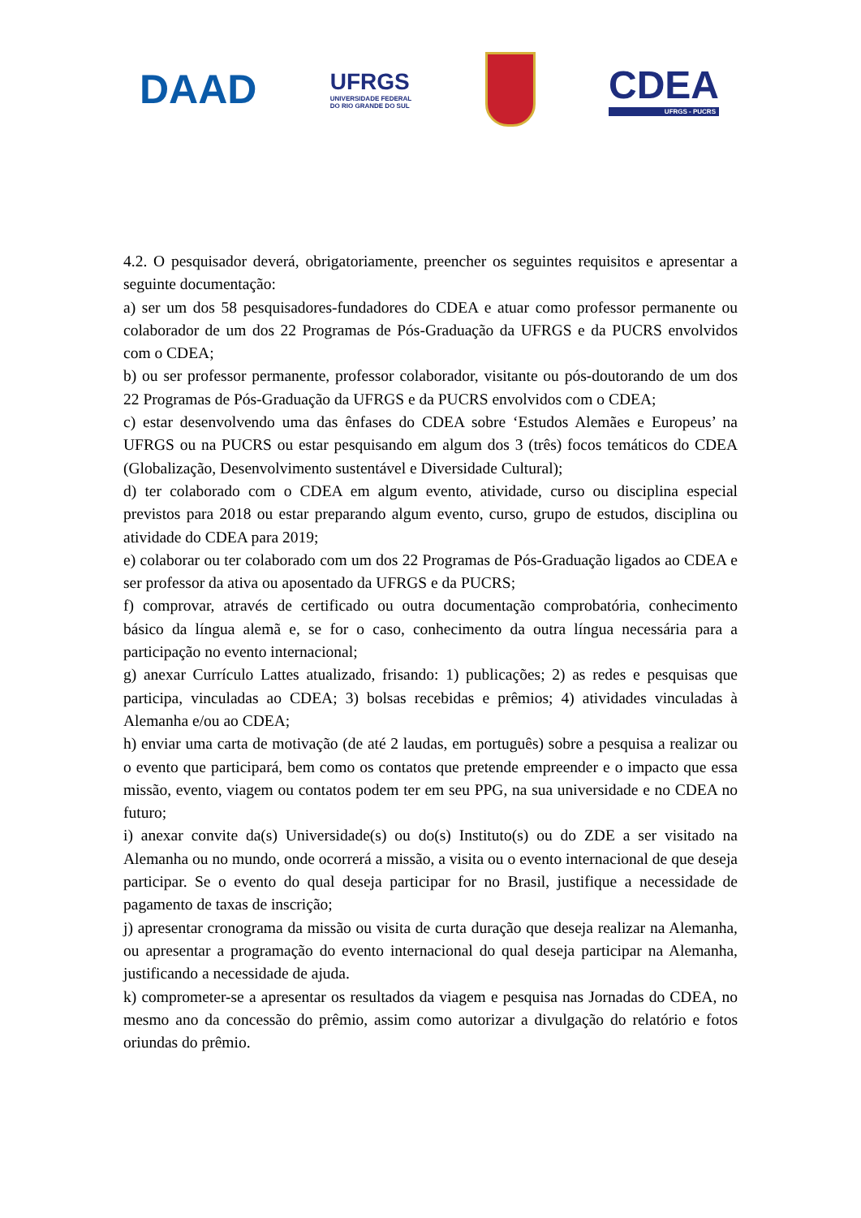DAAD
UFRGS
UNIVERSIDADE FEDERAL
DO RIO GRANDE DO SUL
CDEA
UFRGS - PUCRS
4.2. O pesquisador deverá, obrigatoriamente, preencher os seguintes requisitos e apresentar a seguinte documentação:
a) ser um dos 58 pesquisadores-fundadores do CDEA e atuar como professor permanente ou colaborador de um dos 22 Programas de Pós-Graduação da UFRGS e da PUCRS envolvidos com o CDEA;
b) ou ser professor permanente, professor colaborador, visitante ou pós-doutorando de um dos 22 Programas de Pós-Graduação da UFRGS e da PUCRS envolvidos com o CDEA;
c) estar desenvolvendo uma das ênfases do CDEA sobre ‘Estudos Alemães e Europeus’ na UFRGS ou na PUCRS ou estar pesquisando em algum dos 3 (três) focos temáticos do CDEA (Globalização, Desenvolvimento sustentável e Diversidade Cultural);
d) ter colaborado com o CDEA em algum evento, atividade, curso ou disciplina especial previstos para 2018 ou estar preparando algum evento, curso, grupo de estudos, disciplina ou atividade do CDEA para 2019;
e) colaborar ou ter colaborado com um dos 22 Programas de Pós-Graduação ligados ao CDEA e ser professor da ativa ou aposentado da UFRGS e da PUCRS;
f) comprovar, através de certificado ou outra documentação comprobatória, conhecimento básico da língua alemã e, se for o caso, conhecimento da outra língua necessária para a participação no evento internacional;
g) anexar Currículo Lattes atualizado, frisando: 1) publicações; 2) as redes e pesquisas que participa, vinculadas ao CDEA; 3) bolsas recebidas e prêmios; 4) atividades vinculadas à Alemanha e/ou ao CDEA;
h) enviar uma carta de motivação (de até 2 laudas, em português) sobre a pesquisa a realizar ou o evento que participará, bem como os contatos que pretende empreender e o impacto que essa missão, evento, viagem ou contatos podem ter em seu PPG, na sua universidade e no CDEA no futuro;
i) anexar convite da(s) Universidade(s) ou do(s) Instituto(s) ou do ZDE a ser visitado na Alemanha ou no mundo, onde ocorrerá a missão, a visita ou o evento internacional de que deseja participar. Se o evento do qual deseja participar for no Brasil, justifique a necessidade de pagamento de taxas de inscrição;
j) apresentar cronograma da missão ou visita de curta duração que deseja realizar na Alemanha, ou apresentar a programação do evento internacional do qual deseja participar na Alemanha, justificando a necessidade de ajuda.
k) comprometer-se a apresentar os resultados da viagem e pesquisa nas Jornadas do CDEA, no mesmo ano da concessão do prêmio, assim como autorizar a divulgação do relatório e fotos oriundas do prêmio.